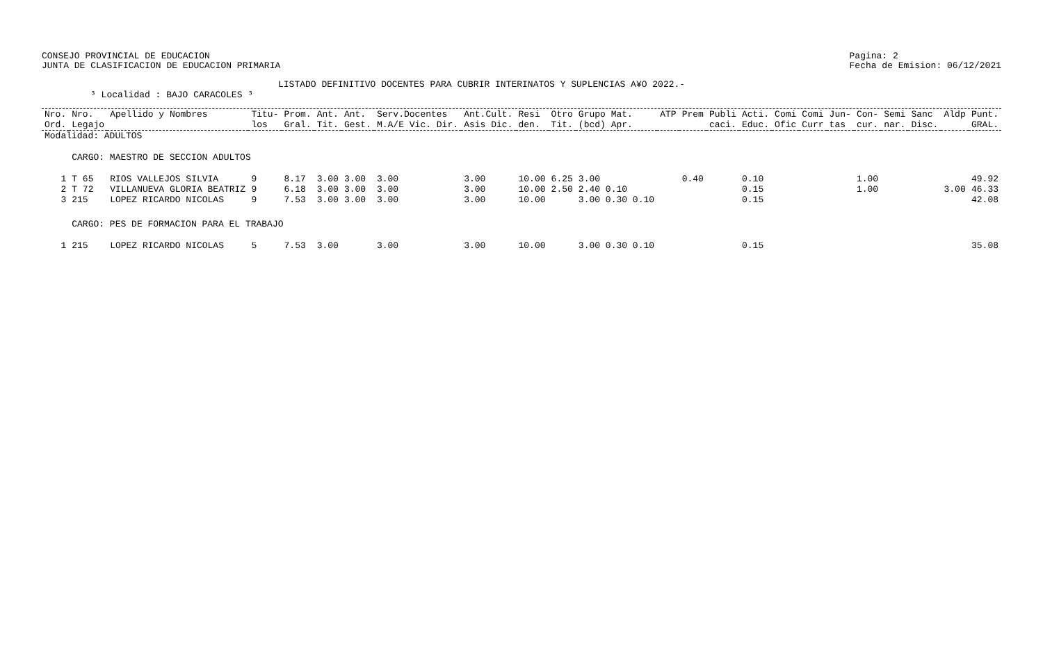CONSEJO PROVINCIAL DE EDUCACION
JUNTA DE CLASIFICACION DE EDUCACION PRIMARIA
Pagina: 2
Fecha de Emision: 06/12/2021
LISTADO DEFINITIVO DOCENTES PARA CUBRIR INTERINATOS Y SUPLENCIAS A¥O 2022.-
³ Localidad : BAJO CARACOLES ³
| Nro. Ord. | Nro. Legajo | Apellido y Nombres | Titu- los | Prom. Gral. | Ant. Tit. | Ant. Gest. | Serv.Docentes M.A/E Vic. Dir. | Ant.Cult. Asis Dic. | Resi den. | Otro Tit. | Grupo Mat. (bcd) Apr. | ATP | Prem | Publi caci. | Acti. Educ. | Comi Ofic | Comi Curr | Jun- tas | Con- cur. | Semi nar. | Sanc Disc. | Aldp | Punt. GRAL. |
| --- | --- | --- | --- | --- | --- | --- | --- | --- | --- | --- | --- | --- | --- | --- | --- | --- | --- | --- | --- | --- | --- | --- | --- |
| Modalidad: ADULTOS | | | | | | | | | | | | | | | | | | | | | | | |
| | CARGO: MAESTRO DE SECCION ADULTOS | | | | | | | | | | | | | | | | | | | | | | |
| 1 | T 65 | RIOS VALLEJOS SILVIA | 9 | 8.17 | 3.00 | 3.00 | 3.00 | 3.00 | 10.00 | 6.25 | 3.00 | | 0.40 | | 0.10 | | | | 1.00 | | | | 49.92 |
| 2 | T 72 | VILLANUEVA GLORIA BEATRIZ | 9 | 6.18 | 3.00 | 3.00 | 3.00 | 3.00 | 10.00 | 2.50 | 2.40 0.10 | | | | 0.15 | | | | 1.00 | | | 3.00 | 46.33 |
| 3 | 215 | LOPEZ RICARDO NICOLAS | 9 | 7.53 | 3.00 | 3.00 | 3.00 | 3.00 | 10.00 | | 3.00 0.30 0.10 | | | | 0.15 | | | | | | | | 42.08 |
| | CARGO: PES DE FORMACION PARA EL TRABAJO | | | | | | | | | | | | | | | | | | | | | | |
| 1 | 215 | LOPEZ RICARDO NICOLAS | 5 | 7.53 | 3.00 | | 3.00 | 3.00 | 10.00 | | 3.00 0.30 0.10 | | | | 0.15 | | | | | | | | 35.08 |